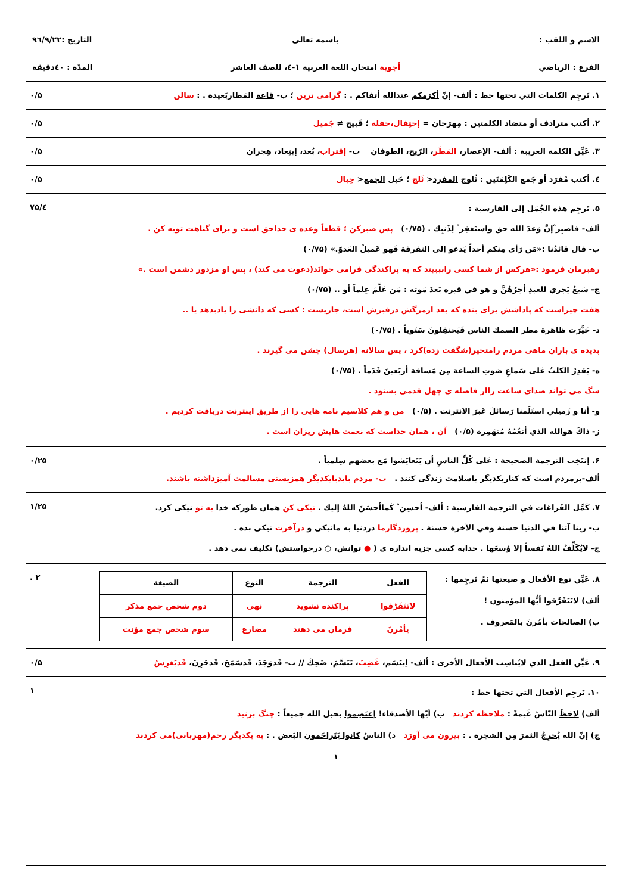الاسم و اللقب : باسمه تعالی التاريخ :۹٦/۹/۲۲
الفرع : الرياضي أجوبة امتحان اللغة العربية ۱-٤، للصف العاشر المدّة : ٤۰دقيقة
۱. تَرجِم الكلمات التي تحتها خط : ألف- إنّ أكرَمكم عندالله أتقاكم . : گرامی ترين ؛ ب- قاعة المَطاربَعيدة . : سالن
۰/۵
۲. أكتب مترادف أو متضاد الكلمتين : مِهرَجان = إحتِفال،حفلة ؛ قَبيح ≠ جَميل
۰/۵
۳. عَيِّن الكلمة الغريبة : ألف- الإعصار، المَطَر، الرّيح، الطوفان ب- إقتراب، بُعد، إبتِعاد، هِجران
۰/۵
٤. أكتب مُفرَد أو جَمع الكَلِمَتَين : ثُلوج المفرد< ثَلج ؛ حَبل الجمع< حِبال
۰/۵
۵. تَرجِم هذه الجُمَل إلى الفارسية :
ألف- فاصبِر ْإنَّ وَعدَ الله حق واستَغفِر ْ لِذَنبِك . (۰/۷۵) پس صبرکن ؛ قطعاً وعده ی خداحق است و برای گناهت توبه کن .
ب- قال قائدُنا :«مَن رَأى مِنكم أحداً يَدعو إلى التفرقة فَهو عَميلُ العَدوّ.» (۰/۷۵)
رهبرمان فرمود :«هرکس از شما کسی رابببيند که به پراکندگی فرامی خوانَد(دعوت می کند) ، پس او مزدور دشمن است .»
ج- سَبعٌ يَجري للعبدِ أجرُهُنَّ و هو في قبره بَعدَ مَوته : مَن عَلَّمَ عِلماً أو .. (۰/۷۵)
هفت چيزاست که پاداشش برای بنده که بعد ازمرگش درقبرش است، جاريست : کسی که دانشی را يادبدهد يا ..
د- حَيَّرَت ظاهرة مطر السمك الناس فَيَحتفِلونَ سَنَوياً . (۰/۷۵)
پديده ی باران ماهی مردم رامتحير(شگفت زده)کرد ، پس سالانه (هرسال) جشن می گيرند .
ه- يَقدِرُ الكلبُ عَلى سَماعِ صَوتِ الساعة مِن مَسافة أربَعينَ قَدَماً . (۰/۷۵)
سگ می تواند صدای ساعت رااز فاصله ی چهل قدمی بشنود .
و- أنا و زَميلي استَلَمنا رَسائلَ عَبرَ الانترنت . (۰/۵) من و هم کلاسيم نامه هايی را از طريق اينترنت دريافت کرديم .
ز- ذاكَ هوالله الذي أنعُمُهُ مُنهَمِرة (۰/۵) آن ، همان خداست که نعمت هايش ريزان است .
٤/۷۵
۶. إنتَخِب الترجمة الصحيحة : عَلى كُلِّ الناسِ أن يَتَعايَشوا مَع بعضهم سِلمياً .
ألف-برمردم است که کناريکديگر باسلامت زندگی کنند . ب- مردم بايدبايکديگر همزيستی مسالمت آميزداشته باشند.
۰/۲۵
۷. كَمِّل الفَراغات في الترجمة الفارسية : ألف- أحسِن ْ كَماأحسَنَ اللهُ إليك . نيکی کن همان طورکه خدا به تو نيکی کرد.
ب- ربنا آتنا في الدنيا حسنة وفي الآخرة حسنة . پروردگارما دردنيا به مانيکی و درآخرت نيکی بده .
ج- لايُكَلِّفُ اللهُ نَفساً إلا وُسعَها . خدابه کسی جزبه اندازه ی ( ● توانش، ○ درخواستش) تکليف نمی دهد .
۱/۲۵
۸. عَيِّن نوع الأفعال و صيغتها ثمّ تَرجِمها :
ألف) لاتَتَفَرَّقوا أيُّها المؤمنون !
ب) الصالحات يأمُرنَ بالمَعروف .
| الفعل | الترجمة | النوع | الصيغة |
| --- | --- | --- | --- |
| لاتَتَفَرَّقوا | پراکنده نشويد | نهی | دوم شخص جمع مذکر |
| يأمُرنَ | فرمان می دهند | مضارع | سوم شخص جمع مؤنث |
۲ .
۹. عَيِّن الفعل الذي لايُناسِب الأفعال الأخرى : ألف- اِبتَسَم، غَضِبَ، تَبَسَّمَ، ضَحِكَ // ب- قَدوَجَدَ، قَدسَمَحَ، قَدحَزِنَ، قَديَغرِسُ
۰/۵
۱۰. تَرجِم الأفعال التي تحتها خط :
ألف) لاحَظَ النّاسُ غَيمةً : ملاحظه کردند ب) أيّها الأصدقاء! إعتَصِموا بحبل الله جميعاً : چنگ بزنيد
ج) إنّ الله يُخرِجُ الثمرَ مِن الشجرة . : بيرون می آورَد د) الناسُ كانوا يَتَراحَمون البَعض . : به يکديگر رحم(مهربانی)می کردند
۱
۱